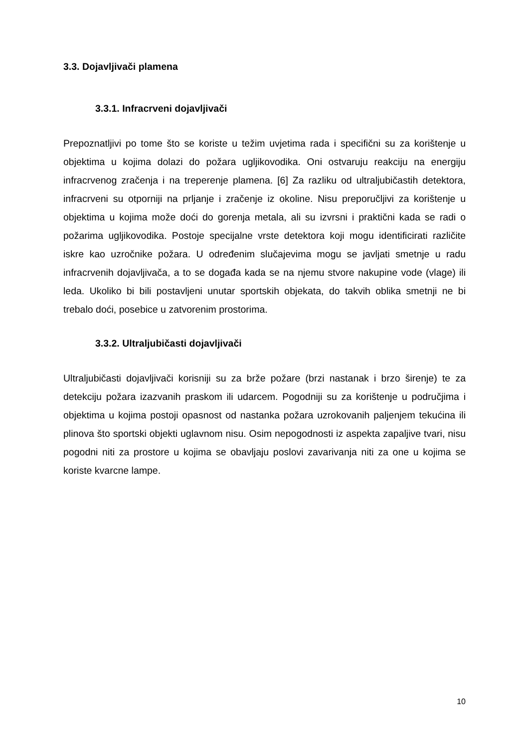3.3. Dojavljivači plamena
3.3.1. Infracrveni dojavljivači
Prepoznatljivi po tome što se koriste u težim uvjetima rada i specifični su za korištenje u objektima u kojima dolazi do požara ugljikovodika. Oni ostvaruju reakciju na energiju infracrvenog zračenja i na treperenje plamena. [6] Za razliku od ultraljubičastih detektora, infracrveni su otporniji na prljanje i zračenje iz okoline. Nisu preporučljivi za korištenje u objektima u kojima može doći do gorenja metala, ali su izvrsni i praktični kada se radi o požarima ugljikovodika. Postoje specijalne vrste detektora koji mogu identificirati različite iskre kao uzročnike požara. U određenim slučajevima mogu se javljati smetnje u radu infracrvenih dojavljivača, a to se događa kada se na njemu stvore nakupine vode (vlage) ili leda. Ukoliko bi bili postavljeni unutar sportskih objekata, do takvih oblika smetnji ne bi trebalo doći, posebice u zatvorenim prostorima.
3.3.2. Ultraljubičasti dojavljivači
Ultraljubičasti dojavljivači korisniji su za brže požare (brzi nastanak i brzo širenje) te za detekciju požara izazvanih praskom ili udarcem. Pogodniji su za korištenje u područjima i objektima u kojima postoji opasnost od nastanka požara uzrokovanih paljenjem tekućina ili plinova što sportski objekti uglavnom nisu. Osim nepogodnosti iz aspekta zapaljive tvari, nisu pogodni niti za prostore u kojima se obavljaju poslovi zavarivanja niti za one u kojima se koriste kvarcne lampe.
10